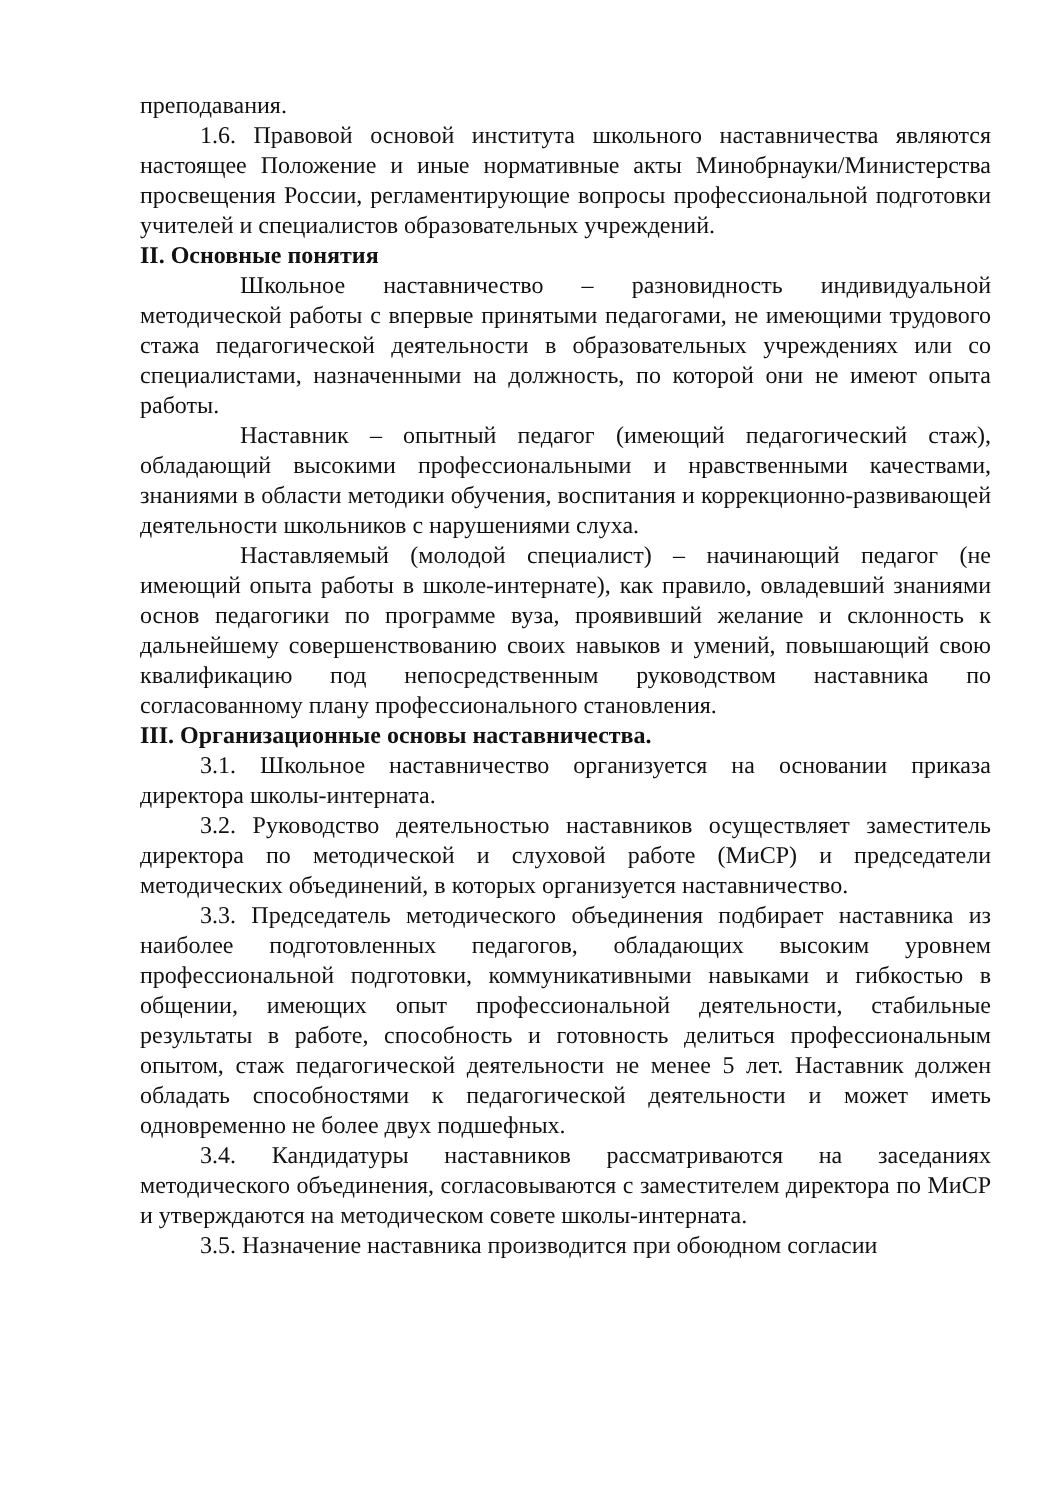преподавания.
1.6. Правовой основой института школьного наставничества являются настоящее Положение и иные нормативные акты Минобрнауки/Министерства просвещения России, регламентирующие вопросы профессиональной подготовки учителей и специалистов образовательных учреждений.
II. Основные понятия
Школьное наставничество – разновидность индивидуальной методической работы с впервые принятыми педагогами, не имеющими трудового стажа педагогической деятельности в образовательных учреждениях или со специалистами, назначенными на должность, по которой они не имеют опыта работы.
Наставник – опытный педагог (имеющий педагогический стаж), обладающий высокими профессиональными и нравственными качествами, знаниями в области методики обучения, воспитания и коррекционно-развивающей деятельности школьников с нарушениями слуха.
Наставляемый (молодой специалист) – начинающий педагог (не имеющий опыта работы в школе-интернате), как правило, овладевший знаниями основ педагогики по программе вуза, проявивший желание и склонность к дальнейшему совершенствованию своих навыков и умений, повышающий свою квалификацию под непосредственным руководством наставника по согласованному плану профессионального становления.
III. Организационные основы наставничества.
3.1. Школьное наставничество организуется на основании приказа директора школы-интерната.
3.2. Руководство деятельностью наставников осуществляет заместитель директора по методической и слуховой работе (МиСР) и председатели методических объединений, в которых организуется наставничество.
3.3. Председатель методического объединения подбирает наставника из наиболее подготовленных педагогов, обладающих высоким уровнем профессиональной подготовки, коммуникативными навыками и гибкостью в общении, имеющих опыт профессиональной деятельности, стабильные результаты в работе, способность и готовность делиться профессиональным опытом, стаж педагогической деятельности не менее 5 лет. Наставник должен обладать способностями к педагогической деятельности и может иметь одновременно не более двух подшефных.
3.4. Кандидатуры наставников рассматриваются на заседаниях методического объединения, согласовываются с заместителем директора по МиСР и утверждаются на методическом совете школы-интерната.
3.5. Назначение наставника производится при обоюдном согласии